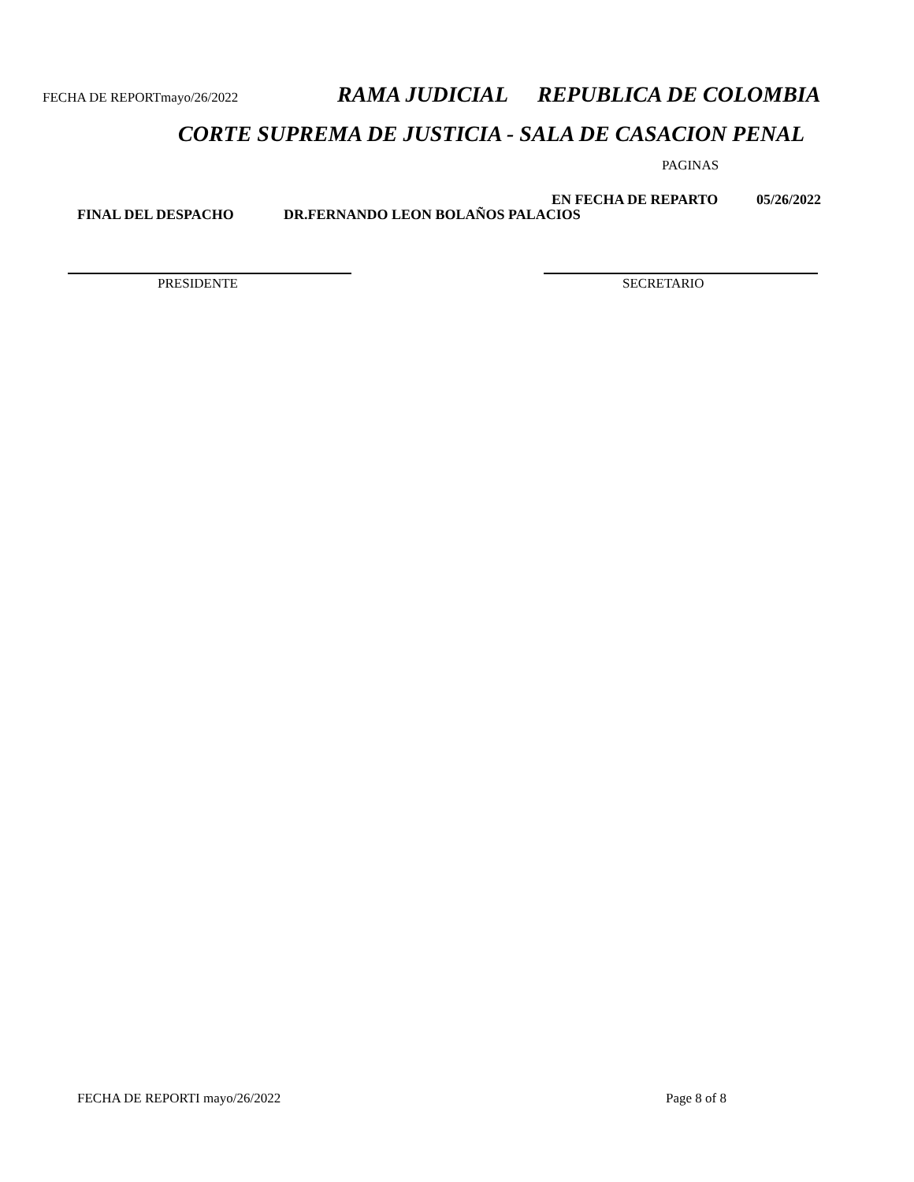FECHA DE REPORTmayo/26/2022 RAMA JUDICIAL REPUBLICA DE COLOMBIA
CORTE SUPREMA DE JUSTICIA - SALA DE CASACION PENAL
PAGINAS
EN FECHA DE REPARTO 05/26/2022
FINAL DEL DESPACHO DR.FERNANDO LEON BOLAÑOS PALACIOS
PRESIDENTE SECRETARIO
FECHA DE REPORTI mayo/26/2022 Page 8 of 8